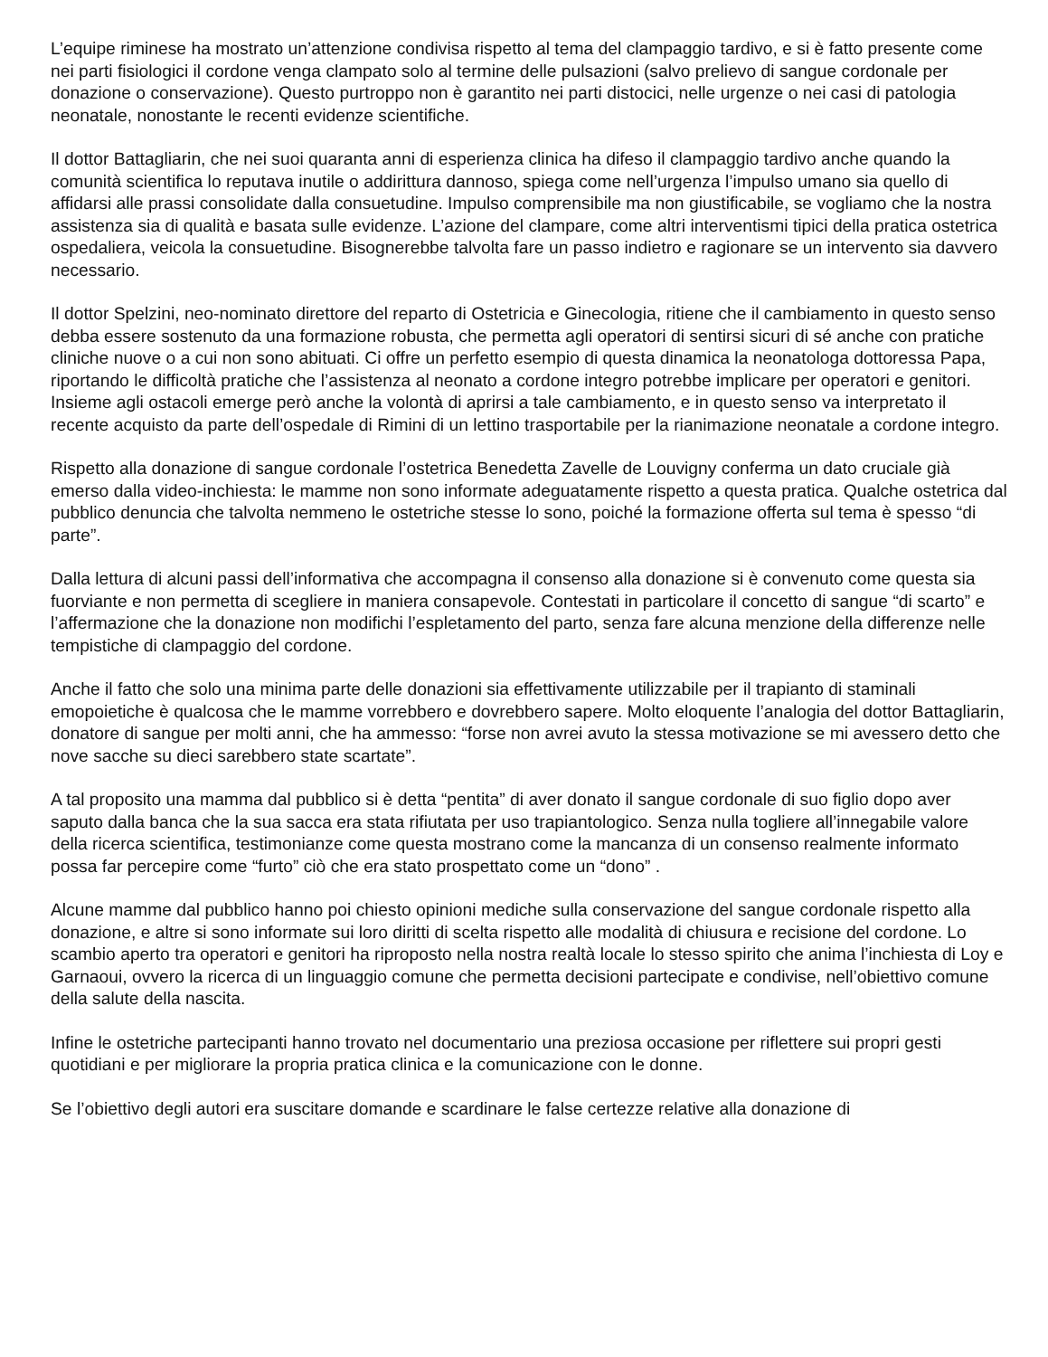L’equipe riminese ha mostrato un’attenzione condivisa rispetto al tema del clampaggio tardivo, e si è fatto presente come nei parti fisiologici il cordone venga clampato solo al termine delle pulsazioni (salvo prelievo di sangue cordonale per donazione o conservazione). Questo purtroppo non è garantito nei parti distocici, nelle urgenze o nei casi di patologia neonatale, nonostante le recenti evidenze scientifiche.
Il dottor Battagliarin, che nei suoi quaranta anni di esperienza clinica ha difeso il clampaggio tardivo anche quando la comunità scientifica lo reputava inutile o addirittura dannoso, spiega come nell’urgenza l’impulso umano sia quello di affidarsi alle prassi consolidate dalla consuetudine. Impulso comprensibile ma non giustificabile, se vogliamo che la nostra assistenza sia di qualità e basata sulle evidenze. L’azione del clampare, come altri interventismi tipici della pratica ostetrica ospedaliera, veicola la consuetudine. Bisognerebbe talvolta fare un passo indietro e ragionare se un intervento sia davvero necessario.
Il dottor Spelzini, neo-nominato direttore del reparto di Ostetricia e Ginecologia, ritiene che il cambiamento in questo senso debba essere sostenuto da una formazione robusta, che permetta agli operatori di sentirsi sicuri di sé anche con pratiche cliniche nuove o a cui non sono abituati. Ci offre un perfetto esempio di questa dinamica la neonatologa dottoressa Papa, riportando le difficoltà pratiche che l’assistenza al neonato a cordone integro potrebbe implicare per operatori e genitori. Insieme agli ostacoli emerge però anche la volontà di aprirsi a tale cambiamento, e in questo senso va interpretato il recente acquisto da parte dell’ospedale di Rimini di un lettino trasportabile per la rianimazione neonatale a cordone integro.
Rispetto alla donazione di sangue cordonale l’ostetrica Benedetta Zavelle de Louvigny conferma un dato cruciale già emerso dalla video-inchiesta: le mamme non sono informate adeguatamente rispetto a questa pratica. Qualche ostetrica dal pubblico denuncia che talvolta nemmeno le ostetriche stesse lo sono, poiché la formazione offerta sul tema è spesso “di parte”.
Dalla lettura di alcuni passi dell’informativa che accompagna il consenso alla donazione si è convenuto come questa sia fuorviante e non permetta di scegliere in maniera consapevole. Contestati in particolare il concetto di sangue “di scarto” e l’affermazione che la donazione non modifichi l’espletamento del parto, senza fare alcuna menzione della differenze nelle tempistiche di clampaggio del cordone.
Anche il fatto che solo una minima parte delle donazioni sia effettivamente utilizzabile per il trapianto di staminali emopoietiche è qualcosa che le mamme vorrebbero e dovrebbero sapere. Molto eloquente l’analogia del dottor Battagliarin, donatore di sangue per molti anni, che ha ammesso: “forse non avrei avuto la stessa motivazione se mi avessero detto che nove sacche su dieci sarebbero state scartate”.
A tal proposito una mamma dal pubblico si è detta “pentita” di aver donato il sangue cordonale di suo figlio dopo aver saputo dalla banca che la sua sacca era stata rifiutata per uso trapiantologico. Senza nulla togliere all’innegabile valore della ricerca scientifica, testimonianze come questa mostrano come la mancanza di un consenso realmente informato possa far percepire come “furto” ciò che era stato prospettato come un “dono” .
Alcune mamme dal pubblico hanno poi chiesto opinioni mediche sulla conservazione del sangue cordonale rispetto alla donazione, e altre si sono informate sui loro diritti di scelta rispetto alle modalità di chiusura e recisione del cordone. Lo scambio aperto tra operatori e genitori ha riproposto nella nostra realtà locale lo stesso spirito che anima l’inchiesta di Loy e Garnaoui, ovvero la ricerca di un linguaggio comune che permetta decisioni partecipate e condivise, nell’obiettivo comune della salute della nascita.
Infine le ostetriche partecipanti hanno trovato nel documentario una preziosa occasione per riflettere sui propri gesti quotidiani e per migliorare la propria pratica clinica e la comunicazione con le donne.
Se l’obiettivo degli autori era suscitare domande e scardinare le false certezze relative alla donazione di